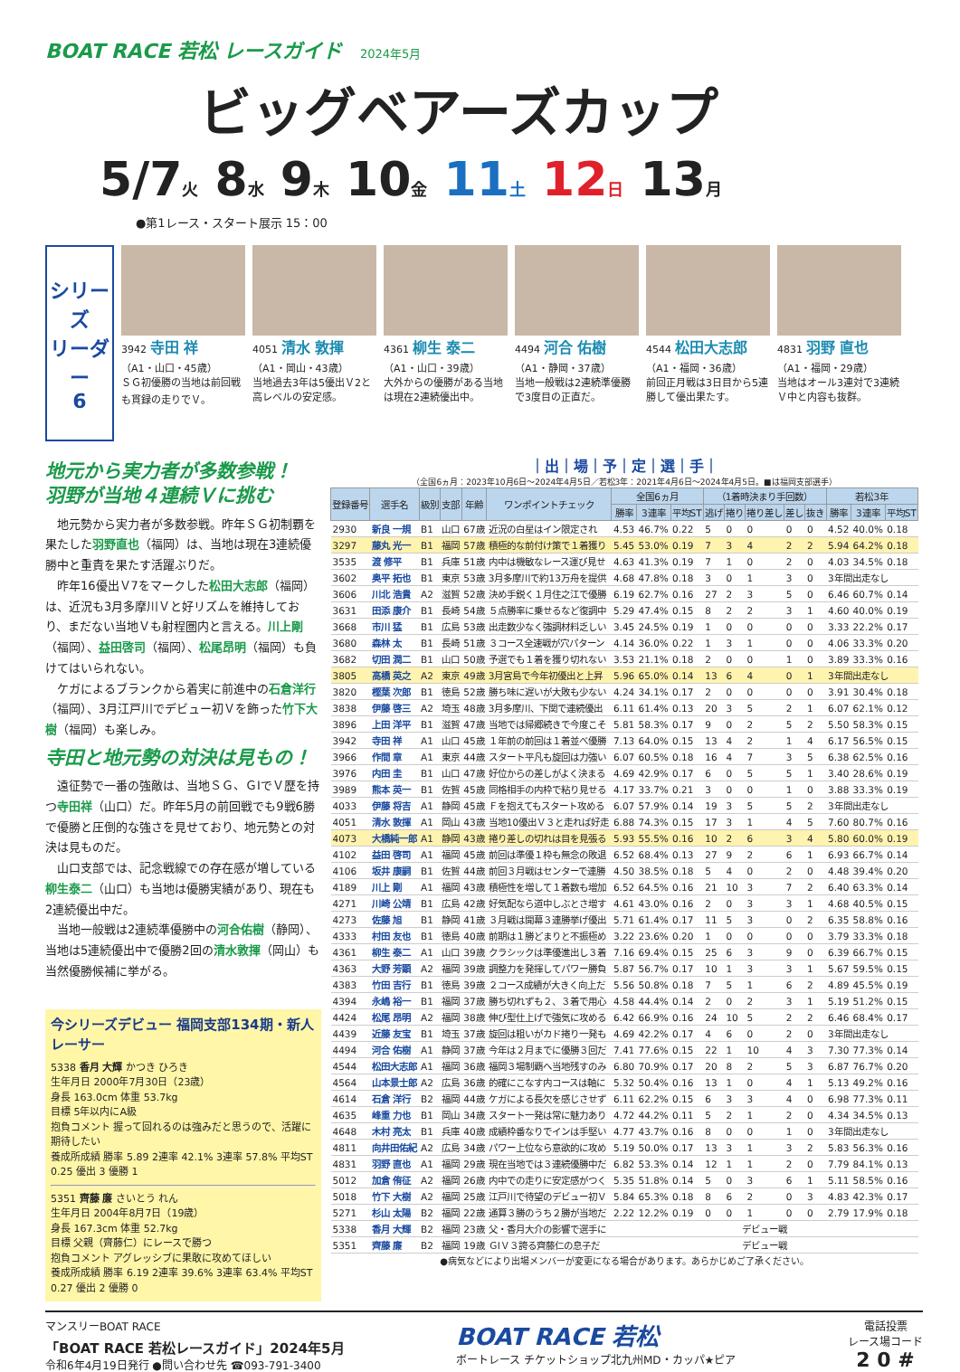BOAT RACE 若松 レースガイド 2024年5月
ビッグベアーズカップ
5/7火 8水 9木 10金 11土 12日 13月
●第1レース・スタート展示 15：00
シリーズ
リーダー
6
3942 寺田 祥
（A1・山口・45歳）
ＳＧ初優勝の当地は前回戦も貫録の走りでＶ。
4051 清水 敦揮
（A1・岡山・43歳）
当地過去3年は5優出Ｖ2と高レベルの安定感。
4361 柳生 泰二
（A1・山口・39歳）
大外からの優勝がある当地は現在2連続優出中。
4494 河合 佑樹
（A1・静岡・37歳）
当地一般戦は2連続準優勝で3度目の正直だ。
4544 松田大志郎
（A1・福岡・36歳）
前回正月戦は3日目から5連勝して優出果たす。
4831 羽野 直也
（A1・福岡・29歳）
当地はオール3連対で3連続Ｖ中と内容も抜群。
地元から実力者が多数参戦！
羽野が当地４連続Ｖに挑む
地元勢から実力者が多数参戦。昨年ＳＧ初制覇を果たした羽野直也（福岡）は、当地は現在3連続優勝中と重責を果たす活躍ぶりだ。
昨年16優出Ｖ7をマークした松田大志郎（福岡）は、近況も3月多摩川Ｖと好リズムを維持しており、まだない当地Ｖも射程圏内と言える。川上剛（福岡）、益田啓司（福岡）、松尾昂明（福岡）も負けてはいられない。
ケガによるブランクから着実に前進中の石倉洋行（福岡）、3月江戸川でデビュー初Ｖを飾った竹下大樹（福岡）も楽しみ。
寺田と地元勢の対決は見もの！
遠征勢で一番の強敵は、当地ＳＧ、ＧⅠでＶ歴を持つ寺田祥（山口）だ。昨年5月の前回戦でも9戦6勝で優勝と圧倒的な強さを見せており、地元勢との対決は見ものだ。
山口支部では、記念戦線での存在感が増している柳生泰二（山口）も当地は優勝実績があり、現在も2連続優出中だ。
当地一般戦は2連続準優勝中の河合佑樹（静岡）、当地は5連続優出中で優勝2回の清水敦揮（岡山）も当然優勝候補に挙がる。
今シリーズデビュー 福岡支部134期・新人レーサー
5338 香月 大輝 かつき ひろき
生年月日 2000年7月30日（23歳）
身長 163.0cm 体重 53.7kg
目標 5年以内にA級
抱負コメント 握って回れるのは強みだと思うので、活躍に期待したい
養成所成績 勝率 5.89 2連率 42.1% 3連率 57.8% 平均ST 0.25 優出 3 優勝 1
5351 齊藤 廉 さいとう れん
生年月日 2004年8月7日（19歳）
身長 167.3cm 体重 52.7kg
目標 父親（齊藤仁）にレースで勝つ
抱負コメント アグレッシブに果敢に攻めてほしい
養成所成績 勝率 6.19 2連率 39.6% 3連率 63.4% 平均ST 0.27 優出 2 優勝 0
｜出｜場｜予｜定｜選｜手｜
（全国6ヵ月：2023年10月6日～2024年4月5日／若松3年：2021年4月6日～2024年4月5日。■は福岡支部選手）
| 登録番号 | 選手名 | 級別 | 支部 | 年齢 | ワンポイントチェック | 全国6ヵ月 | | | （1着時決まり手回数） | | | | | 若松3年 | | |
| --- | --- | --- | --- | --- | --- | --- | --- | --- | --- | --- | --- | --- | --- | --- | --- | --- |
| | | | | | | 勝率 | 3連率 | 平均ST | 逃げ | 捲り | 捲り差し | 差し | 抜き | 勝率 | 3連率 | 平均ST |
| 2930 | 新良 一規 | B1 | 山口 | 67歳 | 近況の白星はイン限定され | 4.53 | 46.7% | 0.22 | 5 | 0 | 0 | 0 | 0 | 4.52 | 40.0% | 0.18 |
| 3297 | 藤丸 光一 | B1 | 福岡 | 57歳 | 積極的な前付け策で１着獲り | 5.45 | 53.0% | 0.19 | 7 | 3 | 4 | 2 | 2 | 5.94 | 64.2% | 0.18 |
| 3535 | 渡 修平 | B1 | 兵庫 | 51歳 | 内中は機敏なレース運び見せ | 4.63 | 41.3% | 0.19 | 7 | 1 | 0 | 2 | 0 | 4.03 | 34.5% | 0.18 |
| 3602 | 奥平 拓也 | B1 | 東京 | 53歳 | 3月多摩川で約13万舟を提供 | 4.68 | 47.8% | 0.18 | 3 | 0 | 1 | 3 | 0 | 3年間出走なし | | |
| 3606 | 川北 浩貴 | A2 | 滋賀 | 52歳 | 決め手鋭く１月住之江で優勝 | 6.19 | 62.7% | 0.16 | 27 | 2 | 3 | 5 | 0 | 6.46 | 60.7% | 0.14 |
| 3631 | 田添 康介 | B1 | 長崎 | 54歳 | ５点勝率に乗せるなど復調中 | 5.29 | 47.4% | 0.15 | 8 | 2 | 2 | 3 | 1 | 4.60 | 40.0% | 0.19 |
| 3668 | 市川 猛 | B1 | 広島 | 53歳 | 出走数少なく強調材料乏しい | 3.45 | 24.5% | 0.19 | 1 | 0 | 0 | 0 | 0 | 3.33 | 22.2% | 0.17 |
| 3680 | 森林 太 | B1 | 長崎 | 51歳 | ３コース全速戦が穴パターン | 4.14 | 36.0% | 0.22 | 1 | 3 | 1 | 0 | 0 | 4.06 | 33.3% | 0.20 |
| 3682 | 切田 潤二 | B1 | 山口 | 50歳 | 予選でも１着を獲り切れない | 3.53 | 21.1% | 0.18 | 2 | 0 | 0 | 1 | 0 | 3.89 | 33.3% | 0.16 |
| 3805 | 高橋 英之 | A2 | 東京 | 49歳 | 3月宮島で今年初優出と上昇 | 5.96 | 65.0% | 0.14 | 13 | 6 | 4 | 0 | 1 | 3年間出走なし | | |
| 3820 | 樫葉 次郎 | B1 | 徳島 | 52歳 | 勝ち味に遅いが大敗も少ない | 4.24 | 34.1% | 0.17 | 2 | 0 | 0 | 0 | 0 | 3.91 | 30.4% | 0.18 |
| 3838 | 伊藤 啓三 | A2 | 埼玉 | 48歳 | 3月多摩川、下関で連続優出 | 6.11 | 61.4% | 0.13 | 20 | 3 | 5 | 2 | 1 | 6.07 | 62.1% | 0.12 |
| 3896 | 上田 洋平 | B1 | 滋賀 | 47歳 | 当地では帰郷続きで今度こそ | 5.81 | 58.3% | 0.17 | 9 | 0 | 2 | 5 | 2 | 5.50 | 58.3% | 0.15 |
| 3942 | 寺田 祥 | A1 | 山口 | 45歳 | １年前の前回は１着並べ優勝 | 7.13 | 64.0% | 0.15 | 13 | 4 | 2 | 1 | 4 | 6.17 | 56.5% | 0.15 |
| 3966 | 作間 章 | A1 | 東京 | 44歳 | スタート平凡も旋回は力強い | 6.07 | 60.5% | 0.18 | 16 | 4 | 7 | 3 | 5 | 6.38 | 62.5% | 0.16 |
| 3976 | 内田 圭 | B1 | 山口 | 47歳 | 好位からの差しがよく決まる | 4.69 | 42.9% | 0.17 | 6 | 0 | 5 | 5 | 1 | 3.40 | 28.6% | 0.19 |
| 3989 | 熊本 英一 | B1 | 佐賀 | 45歳 | 同格相手の内枠で粘り見せる | 4.17 | 33.7% | 0.21 | 3 | 0 | 0 | 1 | 0 | 3.88 | 33.3% | 0.19 |
| 4033 | 伊藤 将吉 | A1 | 静岡 | 45歳 | Ｆを抱えてもスタート攻める | 6.07 | 57.9% | 0.14 | 19 | 3 | 5 | 5 | 2 | 3年間出走なし | | |
| 4051 | 清水 敦揮 | A1 | 岡山 | 43歳 | 当地10優出Ｖ３と走れば好走 | 6.88 | 74.3% | 0.15 | 17 | 3 | 1 | 4 | 5 | 7.60 | 80.7% | 0.16 |
| 4073 | 大橋純一郎 | A1 | 静岡 | 43歳 | 捲り差しの切れは目を見張る | 5.93 | 55.5% | 0.16 | 10 | 2 | 6 | 3 | 4 | 5.80 | 60.0% | 0.19 |
| 4102 | 益田 啓司 | A1 | 福岡 | 45歳 | 前回は準優１枠も無念の敗退 | 6.52 | 68.4% | 0.13 | 27 | 9 | 2 | 6 | 1 | 6.93 | 66.7% | 0.14 |
| 4106 | 坂井 康嗣 | B1 | 佐賀 | 44歳 | 前回３月戦はセンターで連勝 | 4.50 | 38.5% | 0.18 | 5 | 4 | 0 | 2 | 0 | 4.48 | 39.4% | 0.20 |
| 4189 | 川上 剛 | A1 | 福岡 | 43歳 | 積極性を増して１着数も増加 | 6.52 | 64.5% | 0.16 | 21 | 10 | 3 | 7 | 2 | 6.40 | 63.3% | 0.14 |
| 4271 | 川崎 公靖 | B1 | 広島 | 42歳 | 好気配なら道中しぶとさ増す | 4.61 | 43.0% | 0.16 | 2 | 0 | 3 | 3 | 1 | 4.68 | 40.5% | 0.15 |
| 4273 | 佐藤 旭 | B1 | 静岡 | 41歳 | ３月戦は開幕３連勝挙げ優出 | 5.71 | 61.4% | 0.17 | 11 | 5 | 3 | 0 | 2 | 6.35 | 58.8% | 0.16 |
| 4333 | 村田 友也 | B1 | 徳島 | 40歳 | 前期は１勝どまりと不振極め | 3.22 | 23.6% | 0.20 | 1 | 0 | 0 | 0 | 0 | 3.79 | 33.3% | 0.18 |
| 4361 | 柳生 泰二 | A1 | 山口 | 39歳 | クラシックは準優進出し３着 | 7.16 | 69.4% | 0.15 | 25 | 6 | 3 | 9 | 0 | 6.39 | 66.7% | 0.15 |
| 4363 | 大野 芳顕 | A2 | 福岡 | 39歳 | 調整力を発揮してパワー勝負 | 5.87 | 56.7% | 0.17 | 10 | 1 | 3 | 3 | 1 | 5.67 | 59.5% | 0.15 |
| 4383 | 竹田 吉行 | B1 | 徳島 | 39歳 | ２コース成績が大きく向上だ | 5.56 | 50.8% | 0.18 | 7 | 5 | 1 | 6 | 2 | 4.89 | 45.5% | 0.19 |
| 4394 | 永嶋 裕一 | B1 | 福岡 | 37歳 | 勝ち切れずも２、３着で用心 | 4.58 | 44.4% | 0.14 | 2 | 0 | 2 | 3 | 1 | 5.19 | 51.2% | 0.15 |
| 4424 | 松尾 昂明 | A2 | 福岡 | 38歳 | 伸び型仕上げで強気に攻める | 6.42 | 66.9% | 0.16 | 24 | 10 | 5 | 2 | 2 | 6.46 | 68.4% | 0.17 |
| 4439 | 近藤 友宝 | B1 | 埼玉 | 37歳 | 旋回は粗いがカド捲り一発も | 4.69 | 42.2% | 0.17 | 4 | 6 | 0 | 2 | 0 | 3年間出走なし | | |
| 4494 | 河合 佑樹 | A1 | 静岡 | 37歳 | 今年は２月までに優勝３回だ | 7.41 | 77.6% | 0.15 | 22 | 1 | 10 | 4 | 3 | 7.30 | 77.3% | 0.14 |
| 4544 | 松田大志郎 | A1 | 福岡 | 36歳 | 福岡３場制覇へ当地残すのみ | 6.80 | 70.9% | 0.17 | 20 | 8 | 2 | 5 | 3 | 6.87 | 76.7% | 0.20 |
| 4564 | 山本景士郎 | A2 | 広島 | 36歳 | 的確にこなす内コースは軸に | 5.32 | 50.4% | 0.16 | 13 | 1 | 0 | 4 | 1 | 5.13 | 49.2% | 0.16 |
| 4614 | 石倉 洋行 | B2 | 福岡 | 44歳 | ケガによる長欠を感じさせず | 6.11 | 62.2% | 0.15 | 6 | 3 | 3 | 4 | 0 | 6.98 | 77.3% | 0.11 |
| 4635 | 峰重 力也 | B1 | 岡山 | 34歳 | スタート一発は常に魅力あり | 4.72 | 44.2% | 0.11 | 5 | 2 | 1 | 2 | 0 | 4.34 | 34.5% | 0.13 |
| 4648 | 木村 亮太 | B1 | 兵庫 | 40歳 | 成績枠番なりでインは手堅い | 4.77 | 43.7% | 0.16 | 8 | 0 | 0 | 1 | 0 | 3年間出走なし | | |
| 4811 | 向井田佑紀 | A2 | 広島 | 34歳 | パワー上位なら意欲的に攻め | 5.19 | 50.0% | 0.17 | 13 | 3 | 1 | 3 | 2 | 5.83 | 56.3% | 0.16 |
| 4831 | 羽野 直也 | A1 | 福岡 | 29歳 | 現在当地では３連続優勝中だ | 6.82 | 53.3% | 0.14 | 12 | 1 | 1 | 2 | 0 | 7.79 | 84.1% | 0.13 |
| 5012 | 加倉 侑征 | A2 | 福岡 | 26歳 | 内中での走りに安定感がつく | 5.35 | 51.8% | 0.14 | 5 | 0 | 3 | 6 | 1 | 5.11 | 58.5% | 0.16 |
| 5018 | 竹下 大樹 | A2 | 福岡 | 25歳 | 江戸川で待望のデビュー初Ｖ | 5.84 | 65.3% | 0.18 | 8 | 6 | 2 | 0 | 3 | 4.83 | 42.3% | 0.17 |
| 5271 | 杉山 太陽 | B2 | 福岡 | 22歳 | 通算３勝のうち２勝が当地だ | 2.22 | 12.2% | 0.19 | 0 | 0 | 1 | 0 | 0 | 2.79 | 17.9% | 0.18 |
| 5338 | 香月 大輝 | B2 | 福岡 | 23歳 | 父・香月大介の影響で選手に | デビュー戦 | | | | | | | | | | |
| 5351 | 齊藤 廉 | B2 | 福岡 | 19歳 | ＧⅠＶ３誇る齊藤仁の息子だ | デビュー戦 | | | | | | | | | | |
●病気などにより出場メンバーが変更になる場合があります。あらかじめご了承ください。
マンスリーBOAT RACE
「BOAT RACE 若松レースガイド」2024年5月
令和6年4月19日発行 ●問い合わせ先 ☎093-791-3400
BOAT RACE 若松
ボートレース チケットショップ北九州MD・カッパ★ピア
電話投票
レース場コード
2 0 #